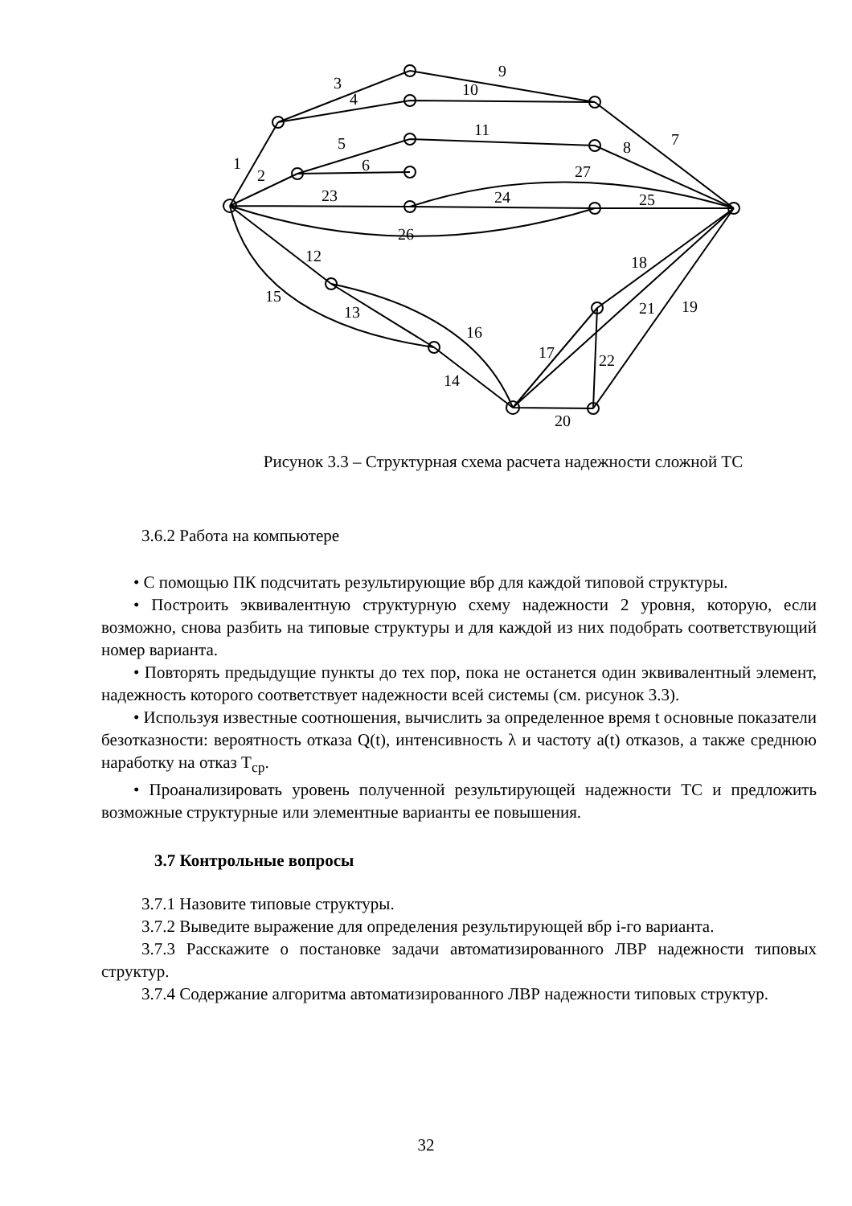1
2
3
4
5
6
7
8
9
10
11
12
13
14
15
16
17
18
19
20
21
22
23
24
25
26
27
Рисунок 3.3 – Структурная схема расчета надежности сложной ТС
3.6.2 Работа на компьютере
• С помощью ПК подсчитать результирующие вбр для каждой типовой структуры.
• Построить эквивалентную структурную схему надежности 2 уровня, которую, если возможно, снова разбить на типовые структуры и для каждой из них подобрать соответствующий номер варианта.
• Повторять предыдущие пункты до тех пор, пока не останется один эквивалентный элемент, надежность которого соответствует надежности всей системы (см. рисунок 3.3).
• Используя известные соотношения, вычислить за определенное время t основные показатели безотказности: вероятность отказа Q(t), интенсивность λ и частоту a(t) отказов, а также среднюю наработку на отказ T<sub>ср</sub>.
• Проанализировать уровень полученной результирующей надежности ТС и предложить возможные структурные или элементные варианты ее повышения.
3.7 Контрольные вопросы
3.7.1 Назовите типовые структуры.
3.7.2 Выведите выражение для определения результирующей вбр i-го варианта.
3.7.3 Расскажите о постановке задачи автоматизированного ЛВР надежности типовых структур.
3.7.4 Содержание алгоритма автоматизированного ЛВР надежности типовых структур.
32